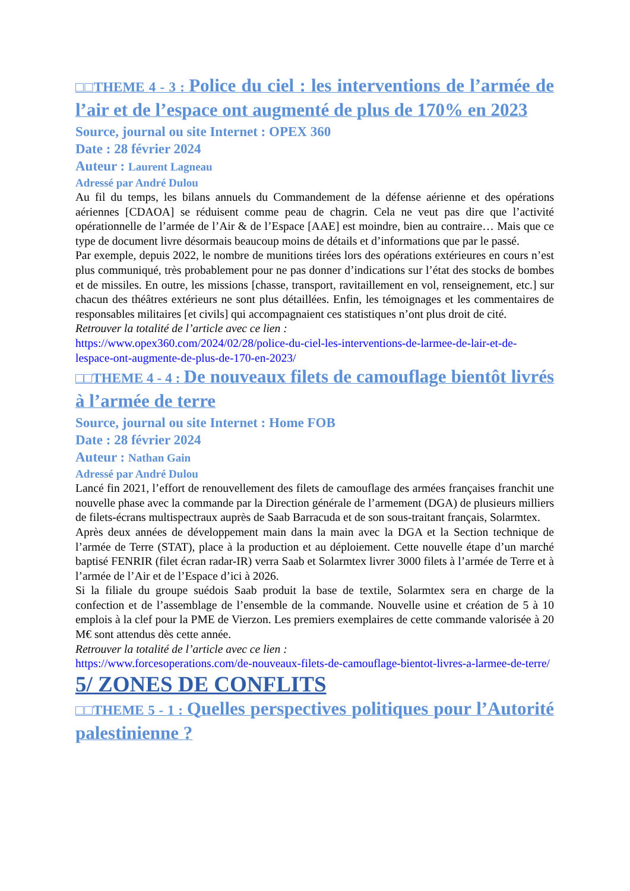□□THEME 4 - 3 : Police du ciel : les interventions de l’armée de l’air et de l’espace ont augmenté de plus de 170% en 2023
Source, journal ou site Internet : OPEX 360
Date : 28 février 2024
Auteur : Laurent Lagneau
Adressé par André Dulou
Au fil du temps, les bilans annuels du Commandement de la défense aérienne et des opérations aériennes [CDAOA] se réduisent comme peau de chagrin. Cela ne veut pas dire que l’activité opérationnelle de l’armée de l’Air & de l’Espace [AAE] est moindre, bien au contraire… Mais que ce type de document livre désormais beaucoup moins de détails et d’informations que par le passé.
Par exemple, depuis 2022, le nombre de munitions tirées lors des opérations extérieures en cours n’est plus communiqué, très probablement pour ne pas donner d’indications sur l’état des stocks de bombes et de missiles. En outre, les missions [chasse, transport, ravitaillement en vol, renseignement, etc.] sur chacun des théâtres extérieurs ne sont plus détaillées. Enfin, les témoignages et les commentaires de responsables militaires [et civils] qui accompagnaient ces statistiques n’ont plus droit de cité.
Retrouver la totalité de l’article avec ce lien :
https://www.opex360.com/2024/02/28/police-du-ciel-les-interventions-de-larmee-de-lair-et-de-lespace-ont-augmente-de-plus-de-170-en-2023/
□□THEME 4 - 4 : De nouveaux filets de camouflage bientôt livrés à l’armée de terre
Source, journal ou site Internet : Home FOB
Date : 28 février 2024
Auteur : Nathan Gain
Adressé par André Dulou
Lancé fin 2021, l’effort de renouvellement des filets de camouflage des armées françaises franchit une nouvelle phase avec la commande par la Direction générale de l’armement (DGA) de plusieurs milliers de filets-écrans multispectraux auprès de Saab Barracuda et de son sous-traitant français, Solarmtex.
Après deux années de développement main dans la main avec la DGA et la Section technique de l’armée de Terre (STAT), place à la production et au déploiement. Cette nouvelle étape d’un marché baptisé FENRIR (filet écran radar-IR) verra Saab et Solarmtex livrer 3000 filets à l’armée de Terre et à l’armée de l’Air et de l’Espace d’ici à 2026.
Si la filiale du groupe suédois Saab produit la base de textile, Solarmtex sera en charge de la confection et de l’assemblage de l’ensemble de la commande. Nouvelle usine et création de 5 à 10 emplois à la clef pour la PME de Vierzon. Les premiers exemplaires de cette commande valorisée à 20 M€ sont attendus dès cette année.
Retrouver la totalité de l’article avec ce lien :
https://www.forcesoperations.com/de-nouveaux-filets-de-camouflage-bientot-livres-a-larmee-de-terre/
5/ ZONES DE CONFLITS
□□THEME 5 - 1 : Quelles perspectives politiques pour l’Autorité palestinienne ?